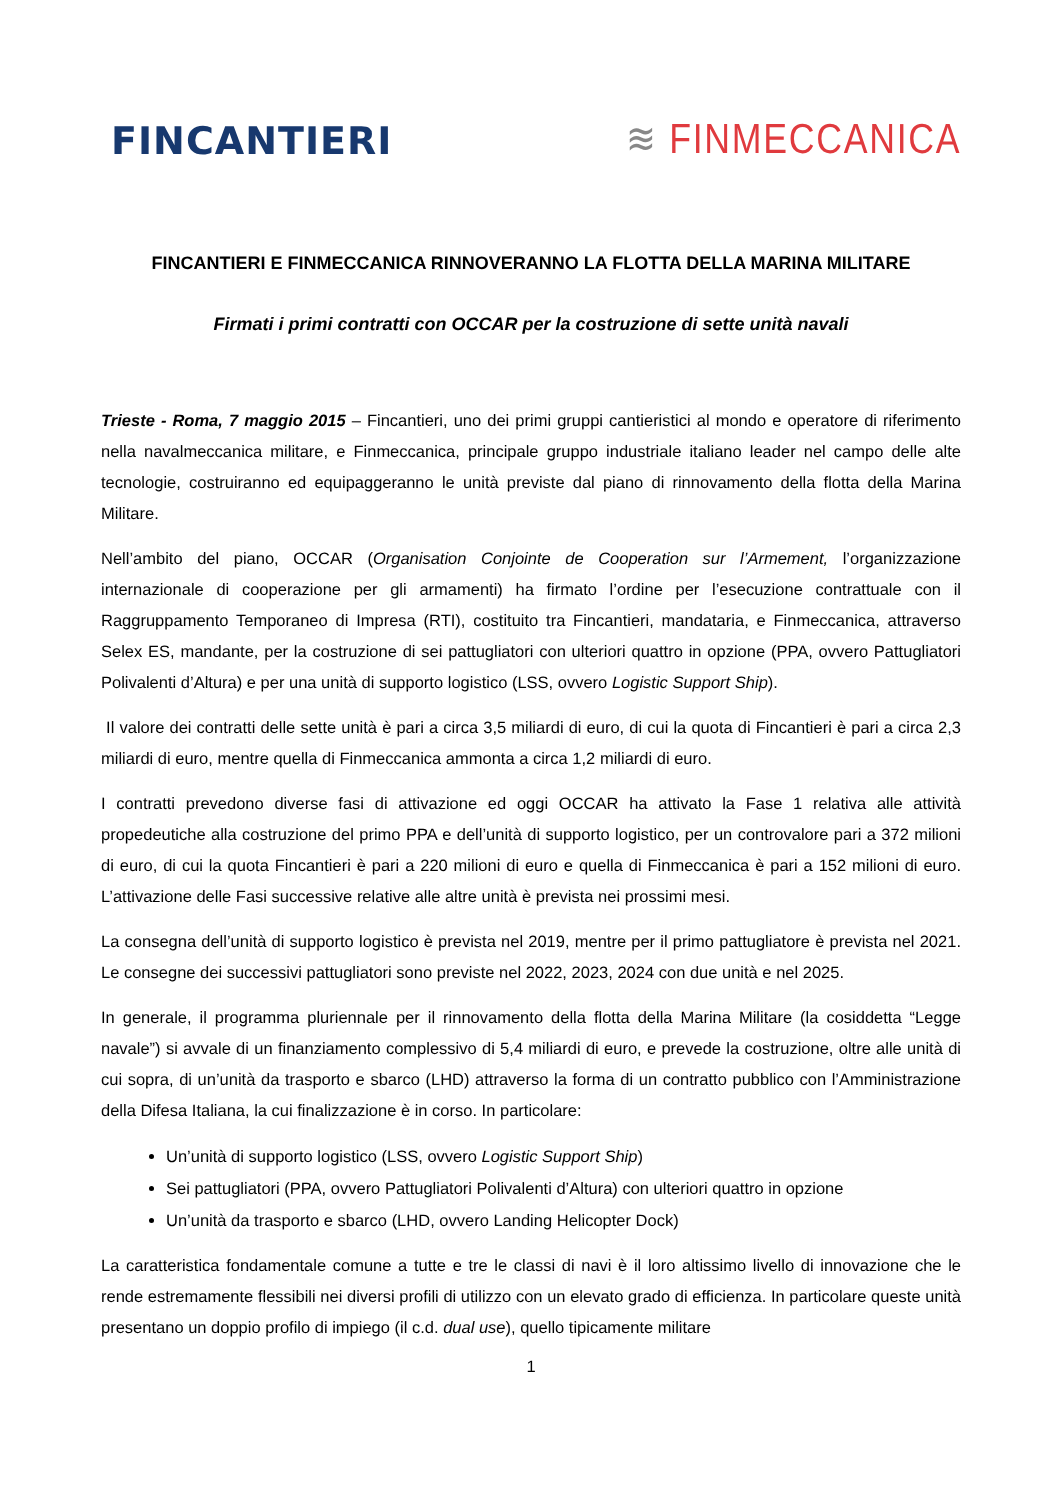FINCANTIERI
≋ FINMECCANICA
FINCANTIERI E FINMECCANICA RINNOVERANNO LA FLOTTA DELLA MARINA MILITARE
Firmati i primi contratti con OCCAR per la costruzione di sette unità navali
Trieste - Roma, 7 maggio 2015 – Fincantieri, uno dei primi gruppi cantieristici al mondo e operatore di riferimento nella navalmeccanica militare, e Finmeccanica, principale gruppo industriale italiano leader nel campo delle alte tecnologie, costruiranno ed equipaggeranno le unità previste dal piano di rinnovamento della flotta della Marina Militare.
Nell’ambito del piano, OCCAR (Organisation Conjointe de Cooperation sur l’Armement, l’organizzazione internazionale di cooperazione per gli armamenti) ha firmato l’ordine per l’esecuzione contrattuale con il Raggruppamento Temporaneo di Impresa (RTI), costituito tra Fincantieri, mandataria, e Finmeccanica, attraverso Selex ES, mandante, per la costruzione di sei pattugliatori con ulteriori quattro in opzione (PPA, ovvero Pattugliatori Polivalenti d’Altura) e per una unità di supporto logistico (LSS, ovvero Logistic Support Ship).
Il valore dei contratti delle sette unità è pari a circa 3,5 miliardi di euro, di cui la quota di Fincantieri è pari a circa 2,3 miliardi di euro, mentre quella di Finmeccanica ammonta a circa 1,2 miliardi di euro.
I contratti prevedono diverse fasi di attivazione ed oggi OCCAR ha attivato la Fase 1 relativa alle attività propedeutiche alla costruzione del primo PPA e dell’unità di supporto logistico, per un controvalore pari a 372 milioni di euro, di cui la quota Fincantieri è pari a 220 milioni di euro e quella di Finmeccanica è pari a 152 milioni di euro. L’attivazione delle Fasi successive relative alle altre unità è prevista nei prossimi mesi.
La consegna dell’unità di supporto logistico è prevista nel 2019, mentre per il primo pattugliatore è prevista nel 2021. Le consegne dei successivi pattugliatori sono previste nel 2022, 2023, 2024 con due unità e nel 2025.
In generale, il programma pluriennale per il rinnovamento della flotta della Marina Militare (la cosiddetta “Legge navale”) si avvale di un finanziamento complessivo di 5,4 miliardi di euro, e prevede la costruzione, oltre alle unità di cui sopra, di un’unità da trasporto e sbarco (LHD) attraverso la forma di un contratto pubblico con l’Amministrazione della Difesa Italiana, la cui finalizzazione è in corso. In particolare:
Un’unità di supporto logistico (LSS, ovvero Logistic Support Ship)
Sei pattugliatori (PPA, ovvero Pattugliatori Polivalenti d’Altura) con ulteriori quattro in opzione
Un’unità da trasporto e sbarco (LHD, ovvero Landing Helicopter Dock)
La caratteristica fondamentale comune a tutte e tre le classi di navi è il loro altissimo livello di innovazione che le rende estremamente flessibili nei diversi profili di utilizzo con un elevato grado di efficienza. In particolare queste unità presentano un doppio profilo di impiego (il c.d. dual use), quello tipicamente militare
1